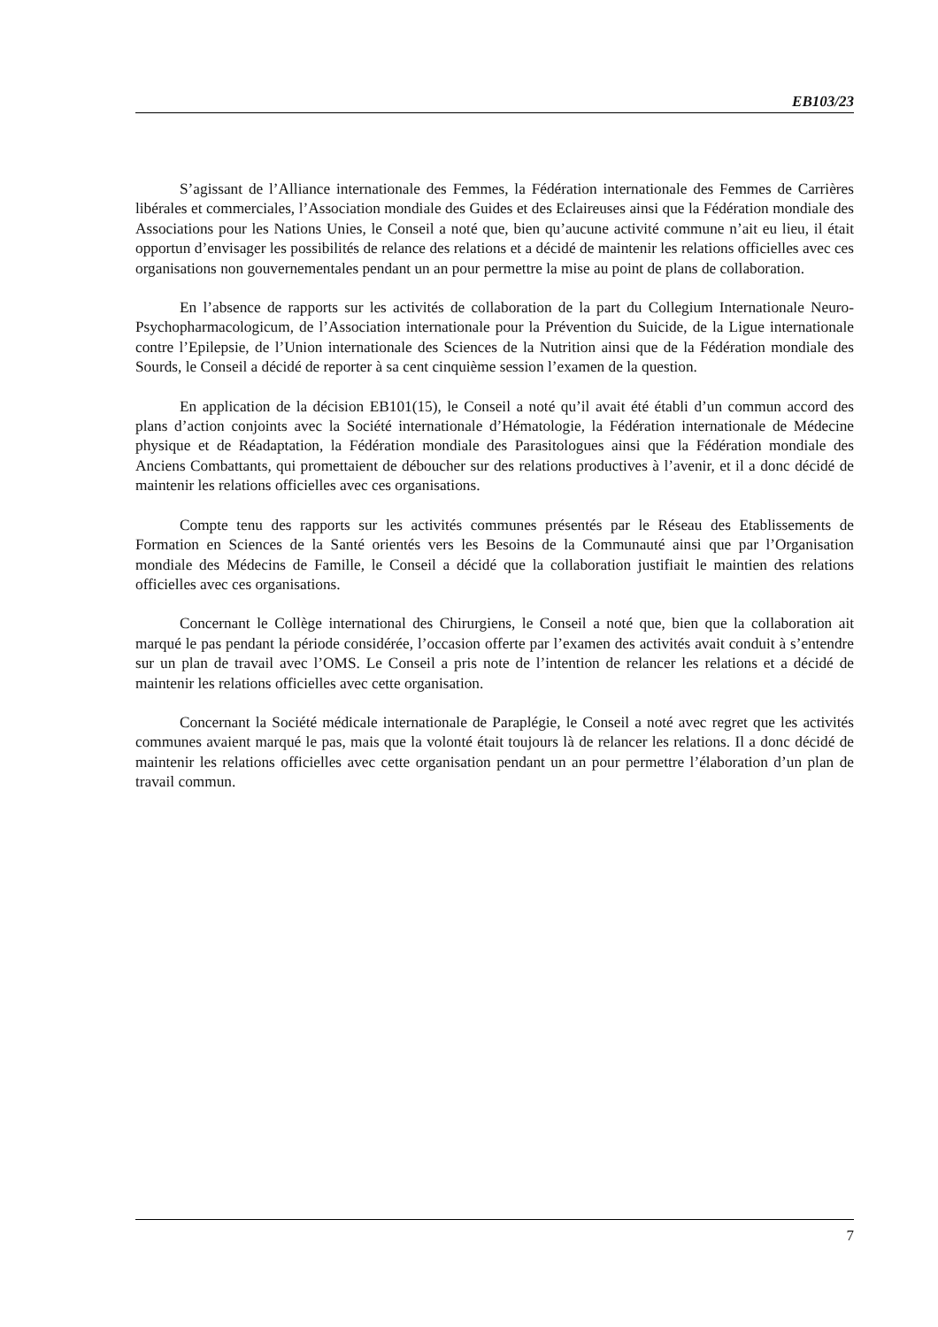EB103/23
S’agissant de l’Alliance internationale des Femmes, la Fédération internationale des Femmes de Carrières libérales et commerciales, l’Association mondiale des Guides et des Eclaireuses ainsi que la Fédération mondiale des Associations pour les Nations Unies, le Conseil a noté que, bien qu’aucune activité commune n’ait eu lieu, il était opportun d’envisager les possibilités de relance des relations et a décidé de maintenir les relations officielles avec ces organisations non gouvernementales pendant un an pour permettre la mise au point de plans de collaboration.
En l’absence de rapports sur les activités de collaboration de la part du Collegium Internationale Neuro-Psychopharmacologicum, de l’Association internationale pour la Prévention du Suicide, de la Ligue internationale contre l’Epilepsie, de l’Union internationale des Sciences de la Nutrition ainsi que de la Fédération mondiale des Sourds, le Conseil a décidé de reporter à sa cent cinquième session l’examen de la question.
En application de la décision EB101(15), le Conseil a noté qu’il avait été établi d’un commun accord des plans d’action conjoints avec la Société internationale d’Hématologie, la Fédération internationale de Médecine physique et de Réadaptation, la Fédération mondiale des Parasitologues ainsi que la Fédération mondiale des Anciens Combattants, qui promettaient de déboucher sur des relations productives à l’avenir, et il a donc décidé de maintenir les relations officielles avec ces organisations.
Compte tenu des rapports sur les activités communes présentés par le Réseau des Etablissements de Formation en Sciences de la Santé orientés vers les Besoins de la Communauté ainsi que par l’Organisation mondiale des Médecins de Famille, le Conseil a décidé que la collaboration justifiait le maintien des relations officielles avec ces organisations.
Concernant le Collège international des Chirurgiens, le Conseil a noté que, bien que la collaboration ait marqué le pas pendant la période considérée, l’occasion offerte par l’examen des activités avait conduit à s’entendre sur un plan de travail avec l’OMS. Le Conseil a pris note de l’intention de relancer les relations et a décidé de maintenir les relations officielles avec cette organisation.
Concernant la Société médicale internationale de Paraplégie, le Conseil a noté avec regret que les activités communes avaient marqué le pas, mais que la volonté était toujours là de relancer les relations. Il a donc décidé de maintenir les relations officielles avec cette organisation pendant un an pour permettre l’élaboration d’un plan de travail commun.
7